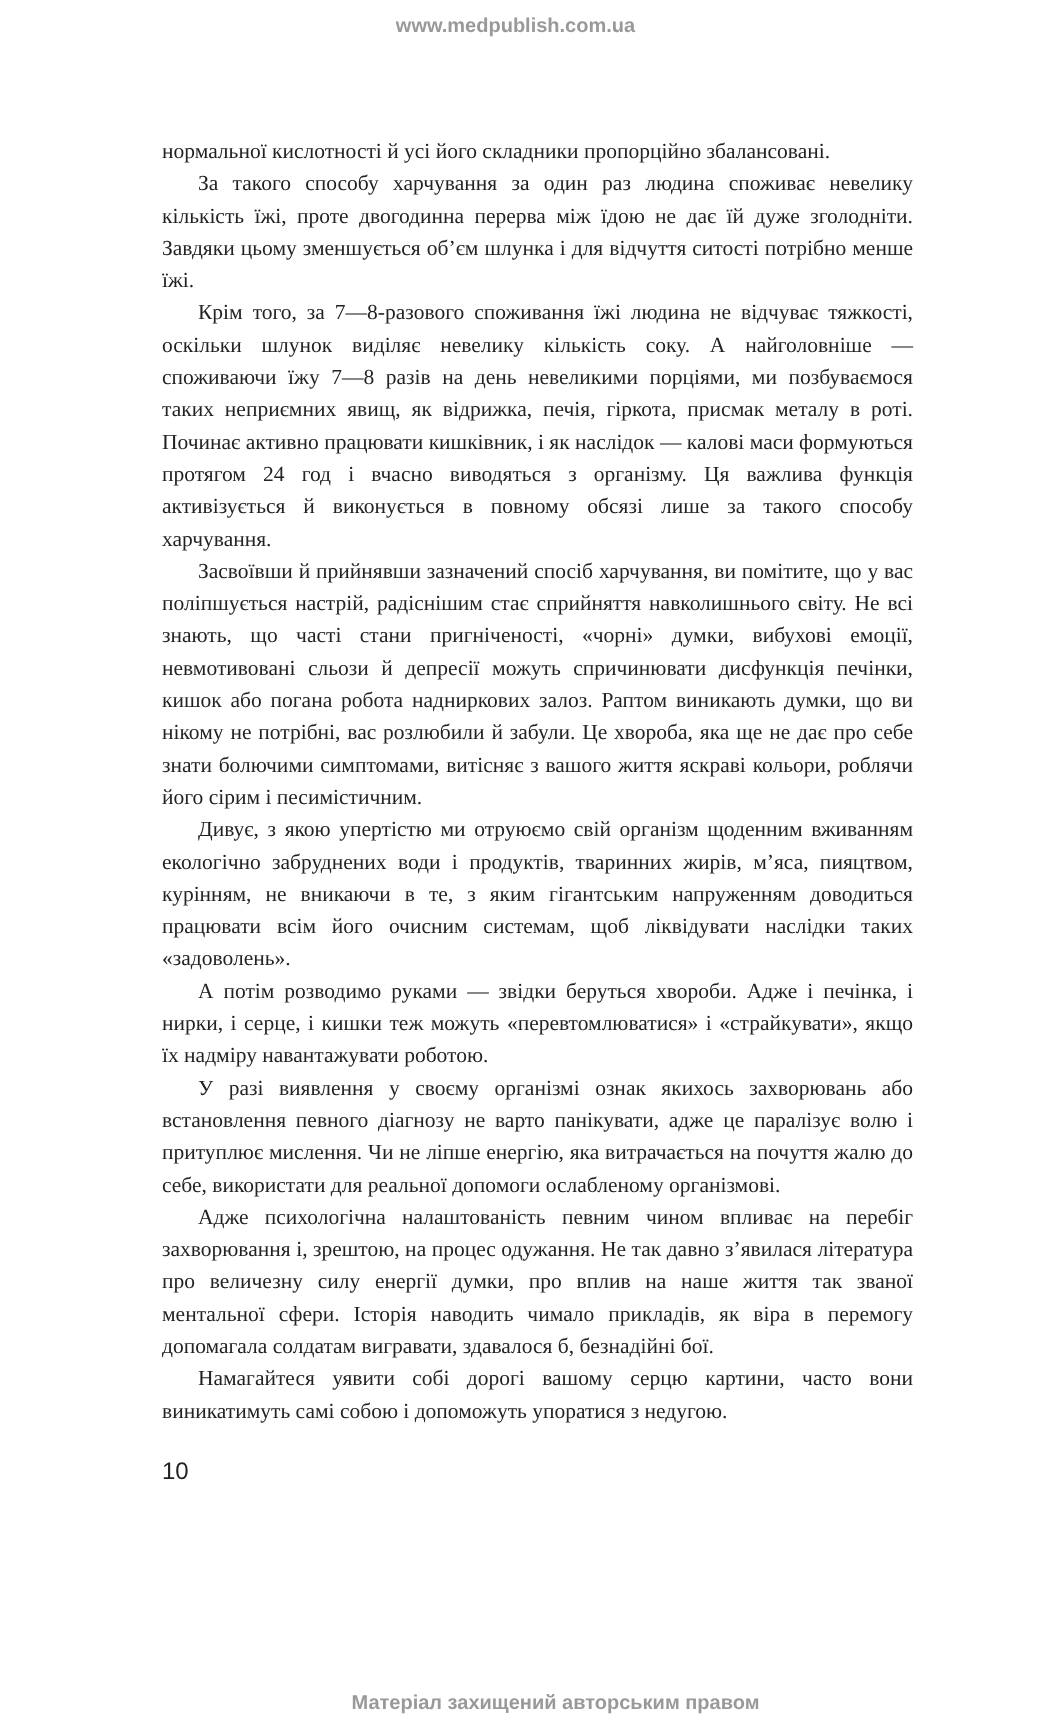www.medpublish.com.ua
нормальної кислотності й усі його складники пропорційно збалансовані.
За такого способу харчування за один раз людина споживає невелику кількість їжі, проте двогодинна перерва між їдою не дає їй дуже зголодніти. Завдяки цьому зменшується об’єм шлунка і для відчуття ситості потрібно менше їжі.
Крім того, за 7—8-разового споживання їжі людина не відчуває тяжкості, оскільки шлунок виділяє невелику кількість соку. А найголовніше — споживаючи їжу 7—8 разів на день невеликими порціями, ми позбуваємося таких неприємних явищ, як відрижка, печія, гіркота, присмак металу в роті. Починає активно працювати кишківник, і як наслідок — калові маси формуються протягом 24 год і вчасно виводяться з організму. Ця важлива функція активізується й виконується в повному обсязі лише за такого способу харчування.
Засвоївши й прийнявши зазначений спосіб харчування, ви помітите, що у вас поліпшується настрій, радіснішим стає сприйняття навколишнього світу. Не всі знають, що часті стани пригніченості, «чорні» думки, вибухові емоції, невмотивовані сльози й депресії можуть спричинювати дисфункція печінки, кишок або погана робота надниркових залоз. Раптом виникають думки, що ви нікому не потрібні, вас розлюбили й забули. Це хвороба, яка ще не дає про себе знати болючими симптомами, витісняє з вашого життя яскраві кольори, роблячи його сірим і песимістичним.
Дивує, з якою упертістю ми отруюємо свій організм щоденним вживанням екологічно забруднених води і продуктів, тваринних жирів, м’яса, пияцтвом, курінням, не вникаючи в те, з яким гігантським напруженням доводиться працювати всім його очисним системам, щоб ліквідувати наслідки таких «задоволень».
А потім розводимо руками — звідки беруться хвороби. Адже і печінка, і нирки, і серце, і кишки теж можуть «перевтомлюватися» і «страйкувати», якщо їх надміру навантажувати роботою.
У разі виявлення у своєму організмі ознак якихось захворювань або встановлення певного діагнозу не варто панікувати, адже це паралізує волю і притуплює мислення. Чи не ліпше енергію, яка витрачається на почуття жалю до себе, використати для реальної допомоги ослабленому організмові.
Адже психологічна налаштованість певним чином впливає на перебіг захворювання і, зрештою, на процес одужання. Не так давно з’явилася література про величезну силу енергії думки, про вплив на наше життя так званої ментальної сфери. Історія наводить чимало прикладів, як віра в перемогу допомагала солдатам вигравати, здавалося б, безнадійні бої.
Намагайтеся уявити собі дорогі вашому серцю картини, часто вони виникатимуть самі собою і допоможуть упоратися з недугою.
10
Матеріал захищений авторським правом